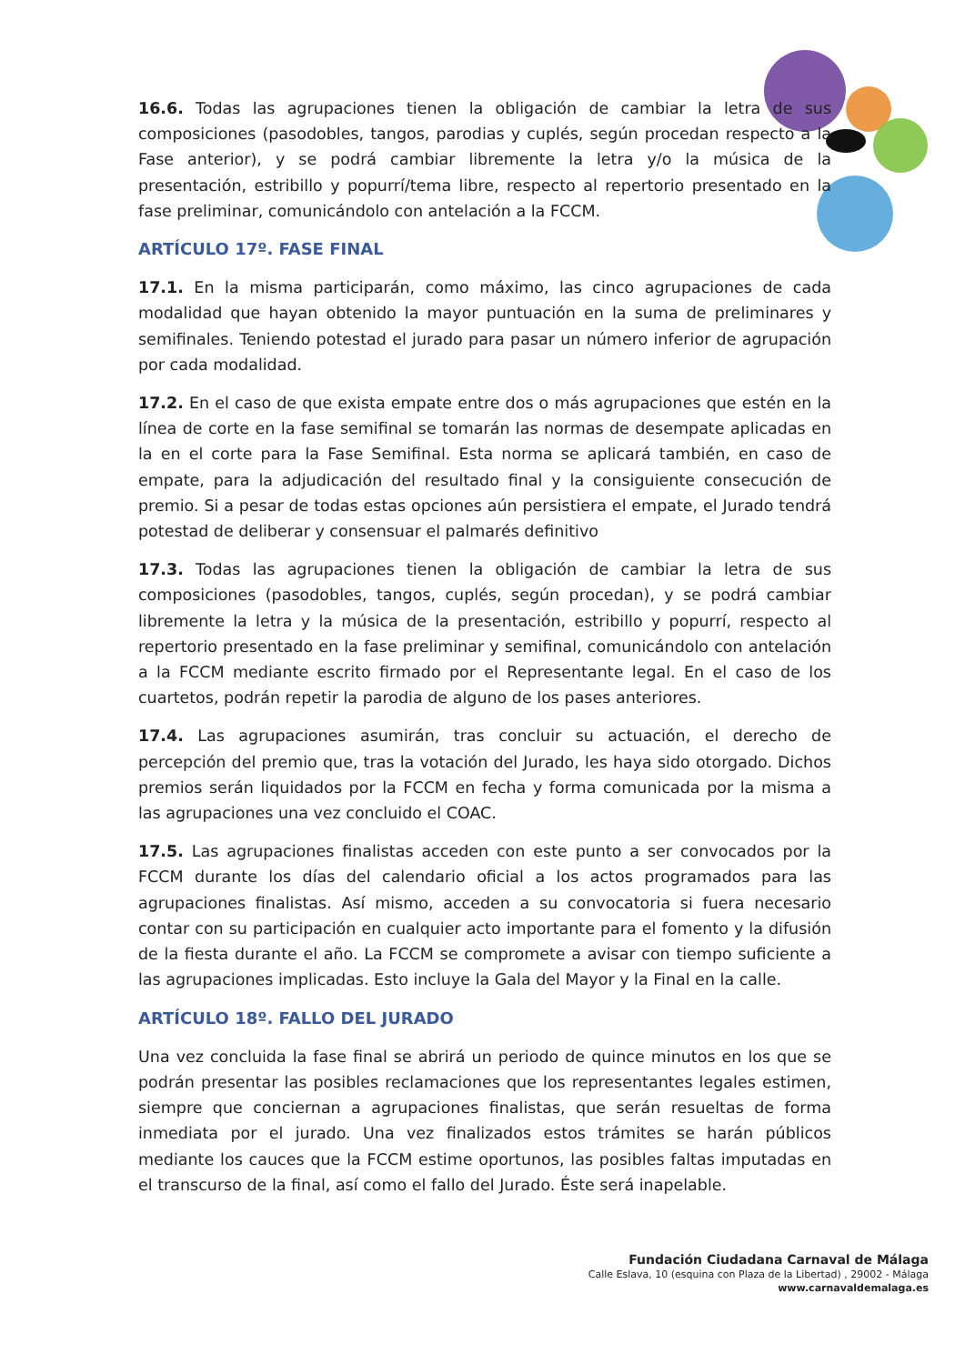16.6. Todas las agrupaciones tienen la obligación de cambiar la letra de sus composiciones (pasodobles, tangos, parodias y cuplés, según procedan respecto a la Fase anterior), y se podrá cambiar libremente la letra y/o la música de la presentación, estribillo y popurrí/tema libre, respecto al repertorio presentado en la fase preliminar, comunicándolo con antelación a la FCCM.
ARTÍCULO 17º. FASE FINAL
17.1. En la misma participarán, como máximo, las cinco agrupaciones de cada modalidad que hayan obtenido la mayor puntuación en la suma de preliminares y semifinales. Teniendo potestad el jurado para pasar un número inferior de agrupación por cada modalidad.
17.2. En el caso de que exista empate entre dos o más agrupaciones que estén en la línea de corte en la fase semifinal se tomarán las normas de desempate aplicadas en la en el corte para la Fase Semifinal. Esta norma se aplicará también, en caso de empate, para la adjudicación del resultado final y la consiguiente consecución de premio. Si a pesar de todas estas opciones aún persistiera el empate, el Jurado tendrá potestad de deliberar y consensuar el palmarés definitivo
17.3. Todas las agrupaciones tienen la obligación de cambiar la letra de sus composiciones (pasodobles, tangos, cuplés, según procedan), y se podrá cambiar libremente la letra y la música de la presentación, estribillo y popurrí, respecto al repertorio presentado en la fase preliminar y semifinal, comunicándolo con antelación a la FCCM mediante escrito firmado por el Representante legal. En el caso de los cuartetos, podrán repetir la parodia de alguno de los pases anteriores.
17.4. Las agrupaciones asumirán, tras concluir su actuación, el derecho de percepción del premio que, tras la votación del Jurado, les haya sido otorgado. Dichos premios serán liquidados por la FCCM en fecha y forma comunicada por la misma a las agrupaciones una vez concluido el COAC.
17.5. Las agrupaciones finalistas acceden con este punto a ser convocados por la FCCM durante los días del calendario oficial a los actos programados para las agrupaciones finalistas. Así mismo, acceden a su convocatoria si fuera necesario contar con su participación en cualquier acto importante para el fomento y la difusión de la fiesta durante el año. La FCCM se compromete a avisar con tiempo suficiente a las agrupaciones implicadas. Esto incluye la Gala del Mayor y la Final en la calle.
ARTÍCULO 18º. FALLO DEL JURADO
Una vez concluida la fase final se abrirá un periodo de quince minutos en los que se podrán presentar las posibles reclamaciones que los representantes legales estimen, siempre que conciernan a agrupaciones finalistas, que serán resueltas de forma inmediata por el jurado. Una vez finalizados estos trámites se harán públicos mediante los cauces que la FCCM estime oportunos, las posibles faltas imputadas en el transcurso de la final, así como el fallo del Jurado. Éste será inapelable.
Fundación Ciudadana Carnaval de Málaga
Calle Eslava, 10 (esquina con Plaza de la Libertad) , 29002 - Málaga
www.carnavaldemalaga.es